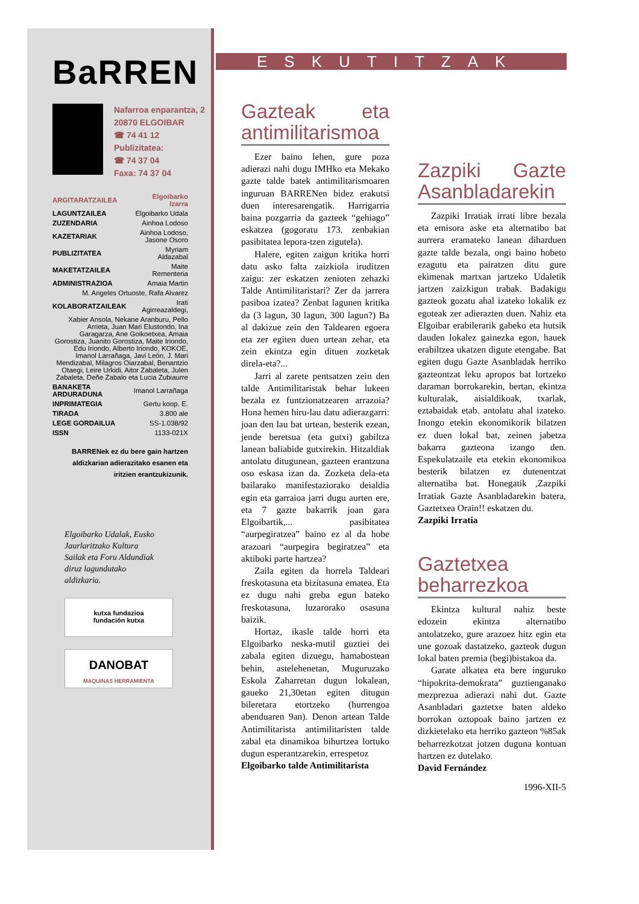BaRREN
Nafarroa enparantza, 2
20870 ELGOIBAR
☎ 74 41 12
Publizitatea:
☎ 74 37 04
Faxa: 74 37 04
| ARGITARATZAILEA | Elgoibarko Izarra |
| LAGUNTZAILEA | Elgoibarko Udala |
| ZUZENDARIA | Ainhoa Lodoso |
| KAZETARIAK | Ainhoa Lodoso, Jasone Osoro |
| PUBLIZITATEA | Myriam Aldazabal |
| MAKETATZAILEA | Maite Rementeria |
| ADMINISTRAZIOA | Amaia Martin |
| M. Angeles Ortuoste, Rafa Alvarez | |
| KOLABORATZAILEAK | Irati Agirreazaldegi, |
| Xabier Ansola, Nekane Aranburu, Pello Arrieta, Juan Mari Elustondo, Ina Garagarza, Ane Goikoetxea, Amaia Gorostiza, Juanito Gorostiza, Maite Iriondo, Edu Iriondo, Alberto Iriondo, KOKOE, Imanol Larrañaga, Javi León, J. Mari Mendizabal, Milagros Oiarzabal, Benantzio Otaegi, Leire Urkidi, Aitor Zabaleta, Julen Zabaleta, Deñe Zabalo eta Lucia Zubiaurre | |
| BANAKETA ARDURADUNA | Imanol Larrañaga |
| INPRIMATEGIA | Gertu koop. E. |
| TIRADA | 3.800 ale |
| LEGE GORDAILUA | SS-1.038/92 |
| ISSN | 1133-021X |
BARRENek ez du bere gain hartzen aldizkarian adierazitako esanen eta iritzien erantzukizunik.
Elgoibarko Udalak, Eusko Jaurlaritzako Kultura Sailak eta Foru Aldundiak diruz lagundutako aldizkaria.
kutxa fundazioa
fundación kutxa
DANOBAT
MAQUINAS HERRAMIENTA
ESKUTITZAK
Gazteak eta antimilitarismoa
Ezer baino lehen, gure poza adierazi nahi dugu IMHko eta Mekako gazte talde batek antimilitarismoaren inguruan BARRENen bidez erakutsi duen interesarengatik. Harrigarria baina pozgarria da gazteek “gehiago” eskatzea (gogoratu 173. zenbakian pasibitatea lepora-tzen zigutela).
Halere, egiten zaigun kritika horri datu asko falta zaizkiola iruditzen zaigu: zer eskatzen zenioten zehazki Talde Antimilitaristari? Zer da jarrera pasiboa izatea? Zenbat lagunen kritika da (3 lagun, 30 lagun, 300 lagun?) Ba al dakizue zein den Taldearen egoera eta zer egiten duen urtean zehar, eta zein ekintza egin dituen zozketak direla-eta?...
Jarri al zarete pentsatzen zein den talde Antimilitaristak behar lukeen bezala ez funtzionatzearen arrazoia? Hona hemen hiru-lau datu adierazgarri: joan den lau bat urtean, besterik ezean, jende beretsua (eta gutxi) gabiltza lanean baliabide gutxirekin. Hitzaldiak antolatu ditugunean, gazteen erantzuna oso eskasa izan da. Zozketa dela-eta bailarako manifestaziorako deialdia egin eta garraioa jarri dugu aurten ere, eta 7 gazte bakarrik joan gara Elgoibartik,... pasibitatea “aurpegiratzea” baino ez al da hobe arazoari “aurpegira begiratzea” eta aktiboki parte hartzea?
Zaila egiten da horrela Taldeari freskotasuna eta bizitasuna ematea. Eta ez dugu nahi greba egun bateko freskotasuna, luzarorako osasuna baizik.
Hortaz, ikasle talde horri eta Elgoibarko neska-mutil guztiei dei zabala egiten dizuegu, hamabostean behin, astelehenetan, Muguruzako Eskola Zaharretan dugun lokalean, gaueko 21,30etan egiten ditugun bileretara etortzeko (hurrengoa abenduaren 9an). Denon artean Talde Antimilitarista antimilitaristen talde zabal eta dinamikoa bihurtzea lortuko dugun esperantzarekin, errespetoz
Elgoibarko talde Antimilitarista
Zazpiki Gazte Asanbladarekin
Zazpiki Irratiak irrati libre bezala eta emisora aske eta alternatibo bat aurrera eramateko lanean diharduen gazte talde bezala, ongi baino hobeto ezagutu eta pairatzen ditu gure ekimenak martxan jartzeko Udaletik jartzen zaizkigun trabak. Badakigu gazteok gozatu ahal izateko lokalik ez egoteak zer adierazten duen. Nahiz eta Elgoibar erabilerarik gabeko eta hutsik dauden lokalez gainezka egon, hauek erabiltzea ukatzen digute etengabe. Bat egiten dugu Gazte Asanbladak herriko gazteontzat leku apropos bat lortzeko daraman borrokarekin, bertan, ekintza kulturalak, aisialdikoak, txarlak, eztabaidak etab. antolatu ahal izateko. Inongo etekin ekonomikorik bilatzen ez duen lokal bat, zeinen jabetza bakarra gazteona izango den. Espekulatzaile eta etekin ekonomikoa besterik bilatzen ez dutenentzat alternatiba bat. Honegatik ,Zazpiki Irratiak Gazte Asanbladarekin batera, Gaztetxea Orain!! eskatzen du.
Zazpiki Irratia
Gaztetxea beharrezkoa
Ekintza kultural nahiz beste edozein ekintza alternatibo antolatzeko, gure arazoez hitz egin eta une gozoak dastatzeko, gazteok dugun lokal baten premia (begi)bistakoa da.
Garate alkatea eta bere inguruko “hipokrita-demokrata” guztienganako mezprezua adierazi nahi dut. Gazte Asanbladari gaztetxe baten aldeko borrokan oztopoak baino jartzen ez dizkietelako eta herriko gazteon %85ak beharrezkotzat jotzen duguna kontuan hartzen ez dutelako.
David Fernández
1996-XII-5